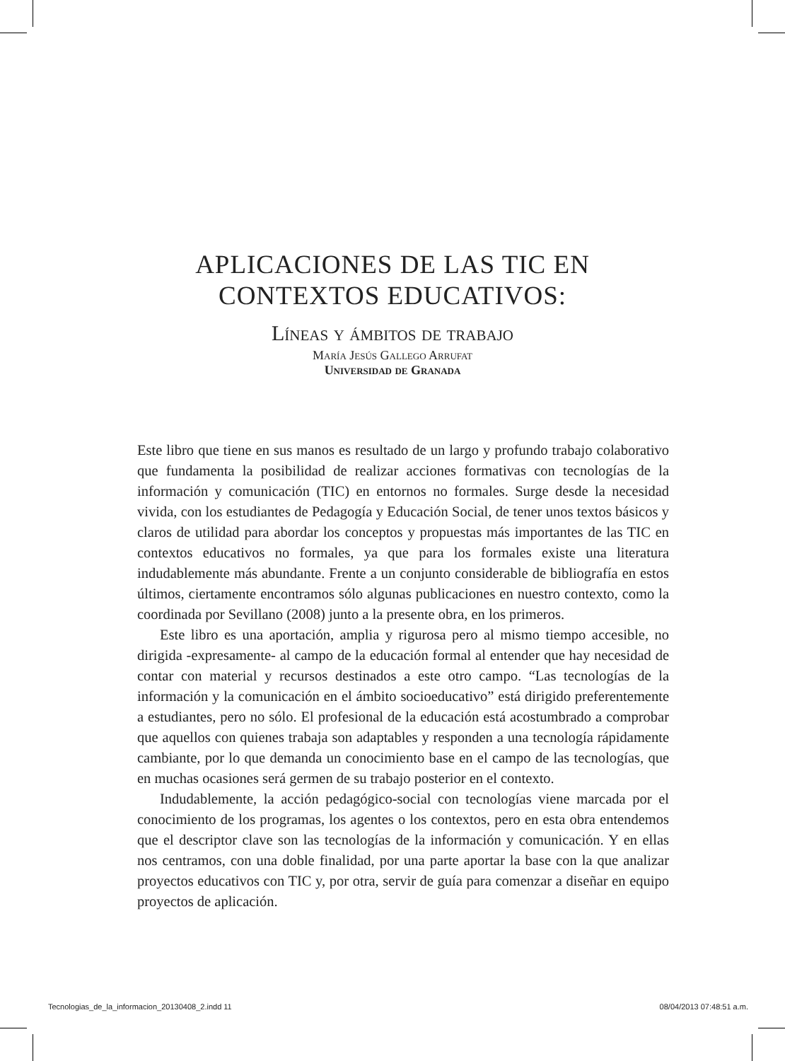APLICACIONES DE LAS TIC EN
CONTEXTOS EDUCATIVOS:
Líneas y ámbitos de trabajo
María Jesús Gallego Arrufat
Universidad de Granada
Este libro que tiene en sus manos es resultado de un largo y profundo trabajo colaborativo que fundamenta la posibilidad de realizar acciones formativas con tecnologías de la información y comunicación (TIC) en entornos no formales. Surge desde la necesidad vivida, con los estudiantes de Pedagogía y Educación Social, de tener unos textos básicos y claros de utilidad para abordar los conceptos y propuestas más importantes de las TIC en contextos educativos no formales, ya que para los formales existe una literatura indudablemente más abundante. Frente a un conjunto considerable de bibliografía en estos últimos, ciertamente encontramos sólo algunas publicaciones en nuestro contexto, como la coordinada por Sevillano (2008) junto a la presente obra, en los primeros.
Este libro es una aportación, amplia y rigurosa pero al mismo tiempo accesible, no dirigida -expresamente- al campo de la educación formal al entender que hay necesidad de contar con material y recursos destinados a este otro campo. “Las tecnologías de la información y la comunicación en el ámbito socioeducativo” está dirigido preferentemente a estudiantes, pero no sólo. El profesional de la educación está acostumbrado a comprobar que aquellos con quienes trabaja son adaptables y responden a una tecnología rápidamente cambiante, por lo que demanda un conocimiento base en el campo de las tecnologías, que en muchas ocasiones será germen de su trabajo posterior en el contexto.
Indudablemente, la acción pedagógico-social con tecnologías viene marcada por el conocimiento de los programas, los agentes o los contextos, pero en esta obra entendemos que el descriptor clave son las tecnologías de la información y comunicación. Y en ellas nos centramos, con una doble finalidad, por una parte aportar la base con la que analizar proyectos educativos con TIC y, por otra, servir de guía para comenzar a diseñar en equipo proyectos de aplicación.
Tecnologias_de_la_informacion_20130408_2.indd 11 08/04/2013 07:48:51 a.m.